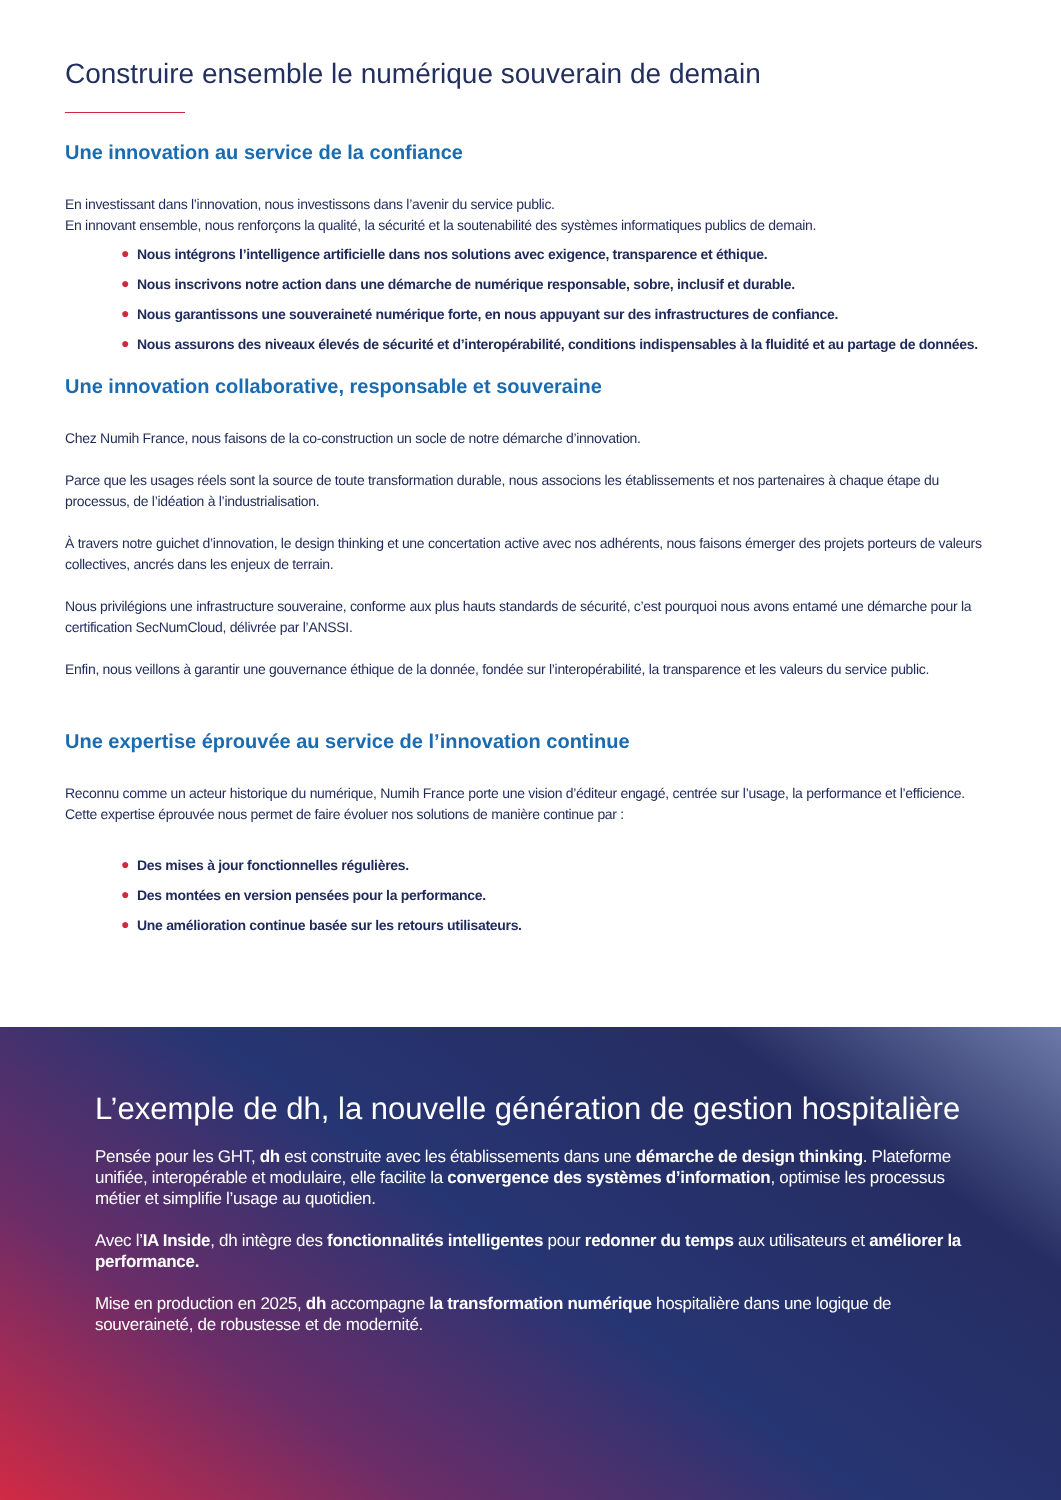Construire ensemble le numérique souverain de demain
Une innovation au service de la confiance
En investissant dans l’innovation, nous investissons dans l’avenir du service public.
En innovant ensemble, nous renforçons la qualité, la sécurité et la soutenabilité des systèmes informatiques publics de demain.
● Nous intégrons l’intelligence artificielle dans nos solutions avec exigence, transparence et éthique.
● Nous inscrivons notre action dans une démarche de numérique responsable, sobre, inclusif et durable.
● Nous garantissons une souveraineté numérique forte, en nous appuyant sur des infrastructures de confiance.
● Nous assurons des niveaux élevés de sécurité et d’interopérabilité, conditions indispensables à la fluidité et au partage de données.
Une innovation collaborative, responsable et souveraine
Chez Numih France, nous faisons de la co-construction un socle de notre démarche d’innovation.
Parce que les usages réels sont la source de toute transformation durable, nous associons les établissements et nos partenaires à chaque étape du processus, de l’idéation à l’industrialisation.
À travers notre guichet d’innovation, le design thinking et une concertation active avec nos adhérents, nous faisons émerger des projets porteurs de valeurs collectives, ancrés dans les enjeux de terrain.
Nous privilégions une infrastructure souveraine, conforme aux plus hauts standards de sécurité, c’est pourquoi nous avons entamé une démarche pour la certification SecNumCloud, délivrée par l’ANSSI.
Enfin, nous veillons à garantir une gouvernance éthique de la donnée, fondée sur l’interopérabilité, la transparence et les valeurs du service public.
Une expertise éprouvée au service de l’innovation continue
Reconnu comme un acteur historique du numérique, Numih France porte une vision d’éditeur engagé, centrée sur l’usage, la performance et l’efficience. Cette expertise éprouvée nous permet de faire évoluer nos solutions de manière continue par :
● Des mises à jour fonctionnelles régulières.
● Des montées en version pensées pour la performance.
● Une amélioration continue basée sur les retours utilisateurs.
L’exemple de dh, la nouvelle génération de gestion hospitalière
Pensée pour les GHT, dh est construite avec les établissements dans une démarche de design thinking. Plateforme unifiée, interopérable et modulaire, elle facilite la convergence des systèmes d’information, optimise les processus métier et simplifie l’usage au quotidien.
Avec l’IA Inside, dh intègre des fonctionnalités intelligentes pour redonner du temps aux utilisateurs et améliorer la performance.
Mise en production en 2025, dh accompagne la transformation numérique hospitalière dans une logique de souveraineté, de robustesse et de modernité.